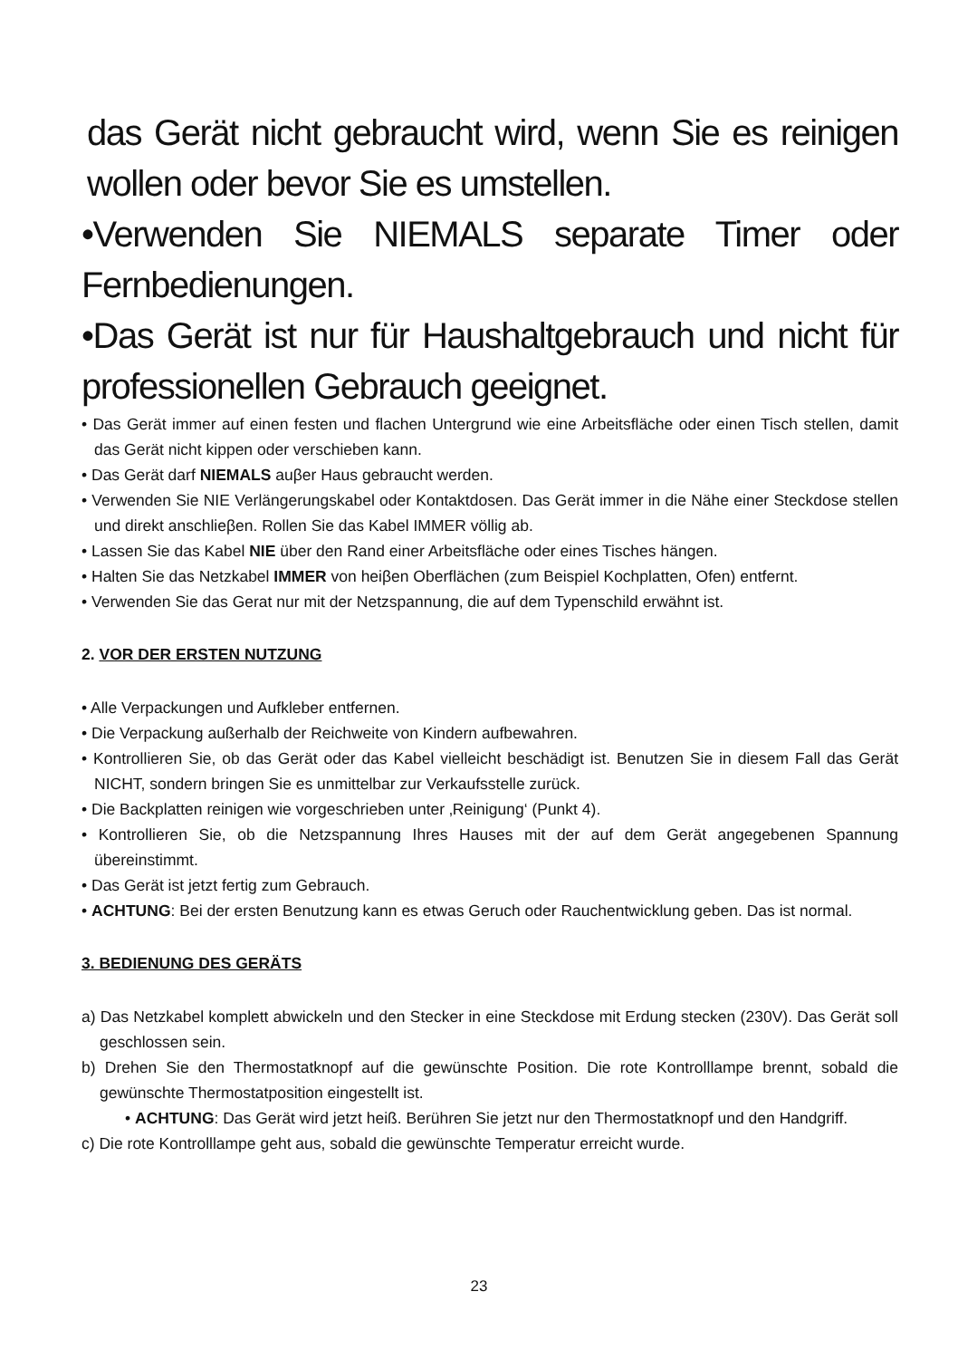das Gerät nicht gebraucht wird, wenn Sie es reinigen wollen oder bevor Sie es umstellen.
•Verwenden Sie NIEMALS separate Timer oder Fernbedienungen.
•Das Gerät ist nur für Haushaltgebrauch und nicht für professionellen Gebrauch geeignet.
• Das Gerät immer auf einen festen und flachen Untergrund wie eine Arbeitsfläche oder einen Tisch stellen, damit das Gerät nicht kippen oder verschieben kann.
• Das Gerät darf NIEMALS auβer Haus gebraucht werden.
• Verwenden Sie NIE Verlängerungskabel oder Kontaktdosen. Das Gerät immer in die Nähe einer Steckdose stellen und direkt anschlieβen. Rollen Sie das Kabel IMMER völlig ab.
• Lassen Sie das Kabel NIE über den Rand einer Arbeitsfläche oder eines Tisches hängen.
• Halten Sie das Netzkabel IMMER von heiβen Oberflächen (zum Beispiel Kochplatten, Ofen) entfernt.
• Verwenden Sie das Gerat nur mit der Netzspannung, die auf dem Typenschild erwähnt ist.
2. VOR DER ERSTEN NUTZUNG
• Alle Verpackungen und Aufkleber entfernen.
• Die Verpackung außerhalb der Reichweite von Kindern aufbewahren.
• Kontrollieren Sie, ob das Gerät oder das Kabel vielleicht beschädigt ist. Benutzen Sie in diesem Fall das Gerät NICHT, sondern bringen Sie es unmittelbar zur Verkaufsstelle zurück.
• Die Backplatten reinigen wie vorgeschrieben unter ‚Reinigung‘ (Punkt 4).
• Kontrollieren Sie, ob die Netzspannung Ihres Hauses mit der auf dem Gerät angegebenen Spannung übereinstimmt.
• Das Gerät ist jetzt fertig zum Gebrauch.
• ACHTUNG: Bei der ersten Benutzung kann es etwas Geruch oder Rauchentwicklung geben. Das ist normal.
3. BEDIENUNG DES GERÄTS
a) Das Netzkabel komplett abwickeln und den Stecker in eine Steckdose mit Erdung stecken (230V). Das Gerät soll geschlossen sein.
b) Drehen Sie den Thermostatknopf auf die gewünschte Position. Die rote Kontrolllampe brennt, sobald die gewünschte Thermostatposition eingestellt ist.
• ACHTUNG: Das Gerät wird jetzt heiß. Berühren Sie jetzt nur den Thermostatknopf und den Handgriff.
c) Die rote Kontrolllampe geht aus, sobald die gewünschte Temperatur erreicht wurde.
23